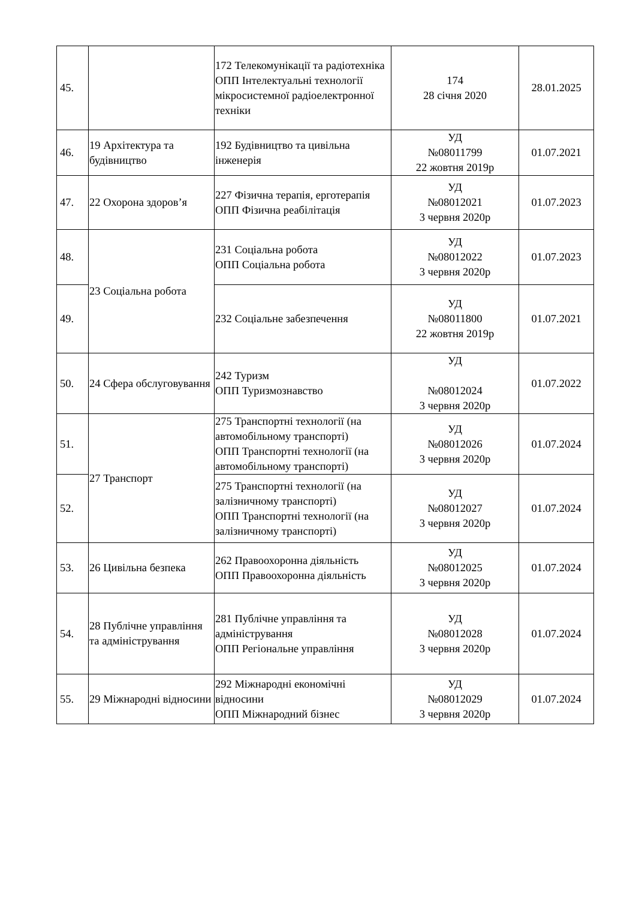| 45. | | 172 Телекомунікації та радіотехніка ОПП Інтелектуальні технології мікросистемної радіоелектронної техніки | 174 28 січня 2020 | 28.01.2025 |
| 46. | 19 Архітектура та будівництво | 192 Будівництво та цивільна інженерія | УД №08011799 22 жовтня 2019р | 01.07.2021 |
| 47. | 22 Охорона здоров’я | 227 Фізична терапія, ерготерапія ОПП Фізична реабілітація | УД №08012021 3 червня 2020р | 01.07.2023 |
| 48. | 23 Соціальна робота | 231 Соціальна робота ОПП Соціальна робота | УД №08012022 3 червня 2020р | 01.07.2023 |
| 49. | | 232 Соціальне забезпечення | УД №08011800 22 жовтня 2019р | 01.07.2021 |
| 50. | 24 Сфера обслуговування | 242 Туризм ОПП Туризмознавство | УД №08012024 3 червня 2020р | 01.07.2022 |
| 51. | 27 Транспорт | 275 Транспортні технології (на автомобільному транспорті) ОПП Транспортні технології (на автомобільному транспорті) | УД №08012026 3 червня 2020р | 01.07.2024 |
| 52. | | 275 Транспортні технології (на залізничному транспорті) ОПП Транспортні технології (на залізничному транспорті) | УД №08012027 3 червня 2020р | 01.07.2024 |
| 53. | 26 Цивільна безпека | 262 Правоохоронна діяльність ОПП Правоохоронна діяльність | УД №08012025 3 червня 2020р | 01.07.2024 |
| 54. | 28 Публічне управління та адміністрування | 281 Публічне управління та адміністрування ОПП Регіональне управління | УД №08012028 3 червня 2020р | 01.07.2024 |
| 55. | 29 Міжнародні відносини | 292 Міжнародні економічні відносини ОПП Міжнародний бізнес | УД №08012029 3 червня 2020р | 01.07.2024 |